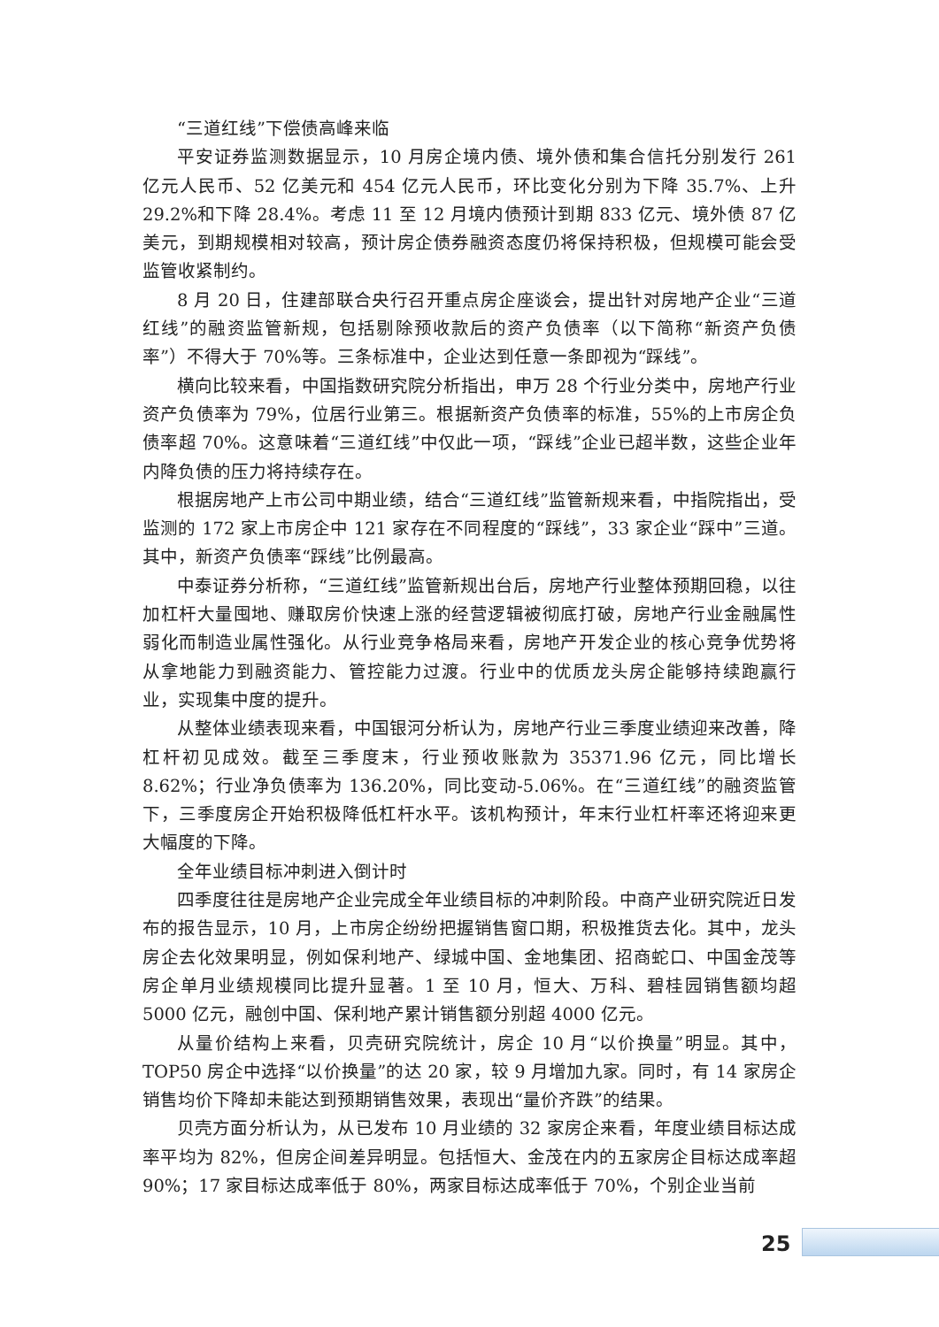“三道红线”下偿债高峰来临
平安证券监测数据显示，10 月房企境内债、境外债和集合信托分别发行 261 亿元人民币、52 亿美元和 454 亿元人民币，环比变化分别为下降 35.7%、上升 29.2%和下降 28.4%。考虑 11 至 12 月境内债预计到期 833 亿元、境外债 87 亿美元，到期规模相对较高，预计房企债券融资态度仍将保持积极，但规模可能会受监管收紧制约。
8 月 20 日，住建部联合央行召开重点房企座谈会，提出针对房地产企业“三道红线”的融资监管新规，包括剔除预收款后的资产负债率（以下简称“新资产负债率”）不得大于 70%等。三条标准中，企业达到任意一条即视为“踩线”。
横向比较来看，中国指数研究院分析指出，申万 28 个行业分类中，房地产行业资产负债率为 79%，位居行业第三。根据新资产负债率的标准，55%的上市房企负债率超 70%。这意味着“三道红线”中仅此一项，“踩线”企业已超半数，这些企业年内降负债的压力将持续存在。
根据房地产上市公司中期业绩，结合“三道红线”监管新规来看，中指院指出，受监测的 172 家上市房企中 121 家存在不同程度的“踩线”，33 家企业“踩中”三道。其中，新资产负债率“踩线”比例最高。
中泰证券分析称，“三道红线”监管新规出台后，房地产行业整体预期回稳，以往加杠杆大量囤地、赚取房价快速上涨的经营逻辑被彻底打破，房地产行业金融属性弱化而制造业属性强化。从行业竞争格局来看，房地产开发企业的核心竞争优势将从拿地能力到融资能力、管控能力过渡。行业中的优质龙头房企能够持续跑赢行业，实现集中度的提升。
从整体业绩表现来看，中国银河分析认为，房地产行业三季度业绩迎来改善，降杠杆初见成效。截至三季度末，行业预收账款为 35371.96 亿元，同比增长 8.62%；行业净负债率为 136.20%，同比变动-5.06%。在“三道红线”的融资监管下，三季度房企开始积极降低杠杆水平。该机构预计，年末行业杠杆率还将迎来更大幅度的下降。
全年业绩目标冲刺进入倒计时
四季度往往是房地产企业完成全年业绩目标的冲刺阶段。中商产业研究院近日发布的报告显示，10 月，上市房企纷纷把握销售窗口期，积极推货去化。其中，龙头房企去化效果明显，例如保利地产、绿城中国、金地集团、招商蛇口、中国金茂等房企单月业绩规模同比提升显著。1 至 10 月，恒大、万科、碧桂园销售额均超 5000 亿元，融创中国、保利地产累计销售额分别超 4000 亿元。
从量价结构上来看，贝壳研究院统计，房企 10 月“以价换量”明显。其中，TOP50 房企中选择“以价换量”的达 20 家，较 9 月增加九家。同时，有 14 家房企销售均价下降却未能达到预期销售效果，表现出“量价齐跌”的结果。
贝壳方面分析认为，从已发布 10 月业绩的 32 家房企来看，年度业绩目标达成率平均为 82%，但房企间差异明显。包括恒大、金茂在内的五家房企目标达成率超 90%；17 家目标达成率低于 80%，两家目标达成率低于 70%，个别企业当前
25